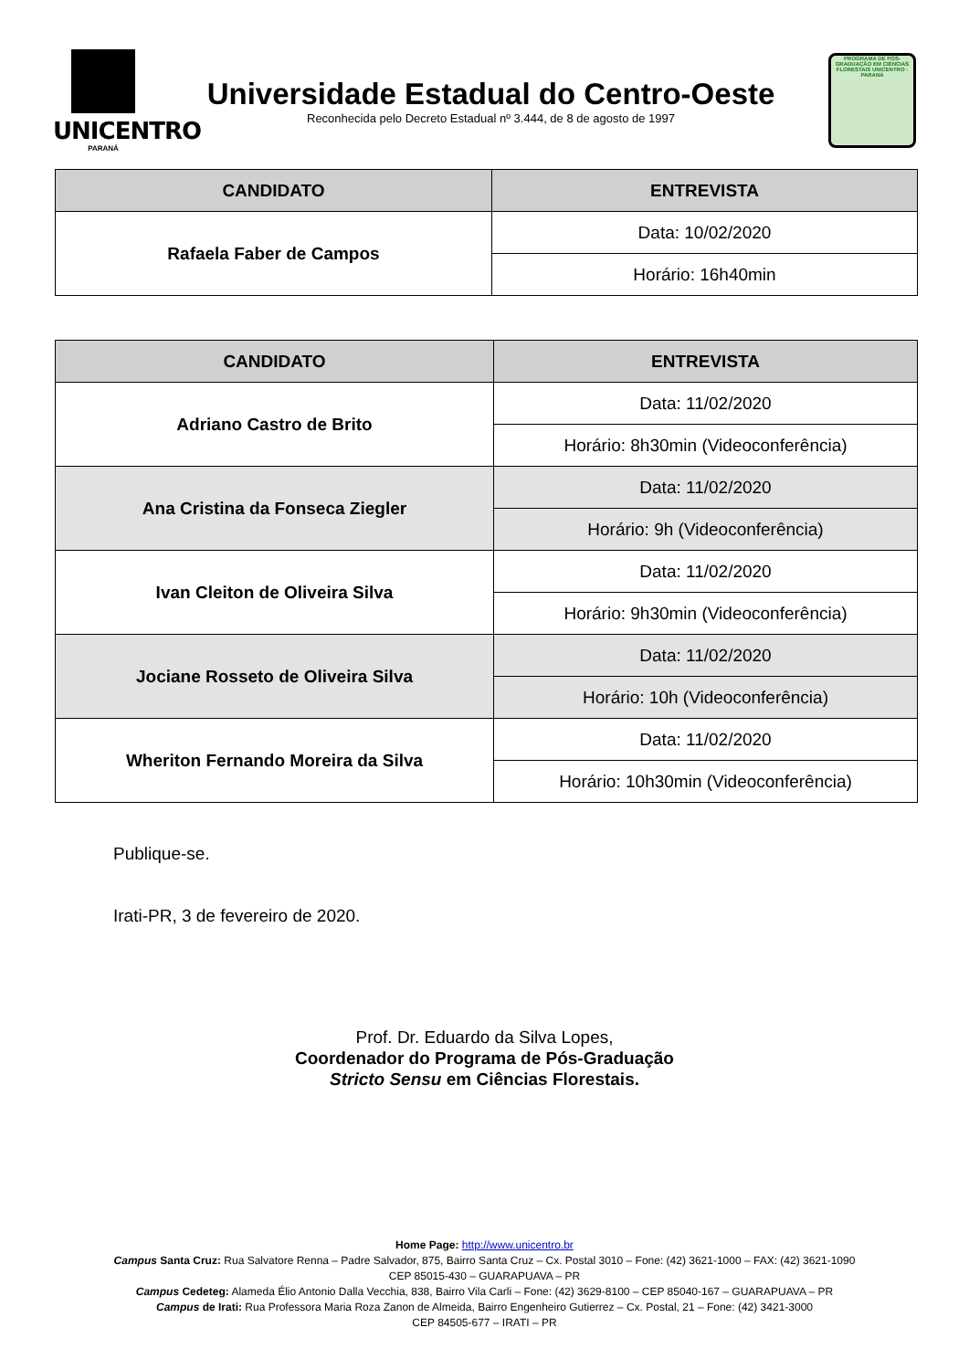UNICENTRO
PARANÁ
Universidade Estadual do Centro-Oeste
Reconhecida pelo Decreto Estadual nº 3.444, de 8 de agosto de 1997
PROGRAMA DE PÓS-GRADUAÇÃO EM CIÊNCIAS FLORESTAIS UNICENTRO - PARANÁ
| CANDIDATO | ENTREVISTA |
| --- | --- |
| Rafaela Faber de Campos | Data: 10/02/2020 |
| | Horário: 16h40min |
| CANDIDATO | ENTREVISTA |
| --- | --- |
| Adriano Castro de Brito | Data: 11/02/2020 |
| | Horário: 8h30min (Videoconferência) |
| Ana Cristina da Fonseca Ziegler | Data: 11/02/2020 |
| | Horário: 9h (Videoconferência) |
| Ivan Cleiton de Oliveira Silva | Data: 11/02/2020 |
| | Horário: 9h30min (Videoconferência) |
| Jociane Rosseto de Oliveira Silva | Data: 11/02/2020 |
| | Horário: 10h (Videoconferência) |
| Wheriton Fernando Moreira da Silva | Data: 11/02/2020 |
| | Horário: 10h30min (Videoconferência) |
Publique-se.
Irati-PR, 3 de fevereiro de 2020.
Prof. Dr. Eduardo da Silva Lopes,
Coordenador do Programa de Pós-Graduação
Stricto Sensu em Ciências Florestais.
Home Page: http://www.unicentro.br
Campus Santa Cruz: Rua Salvatore Renna – Padre Salvador, 875, Bairro Santa Cruz – Cx. Postal 3010 – Fone: (42) 3621-1000 – FAX: (42) 3621-1090
CEP 85015-430 – GUARAPUAVA – PR
Campus Cedeteg: Alameda Élio Antonio Dalla Vecchia, 838, Bairro Vila Carli – Fone: (42) 3629-8100 – CEP 85040-167 – GUARAPUAVA – PR
Campus de Irati: Rua Professora Maria Roza Zanon de Almeida, Bairro Engenheiro Gutierrez – Cx. Postal, 21 – Fone: (42) 3421-3000
CEP 84505-677 – IRATI – PR